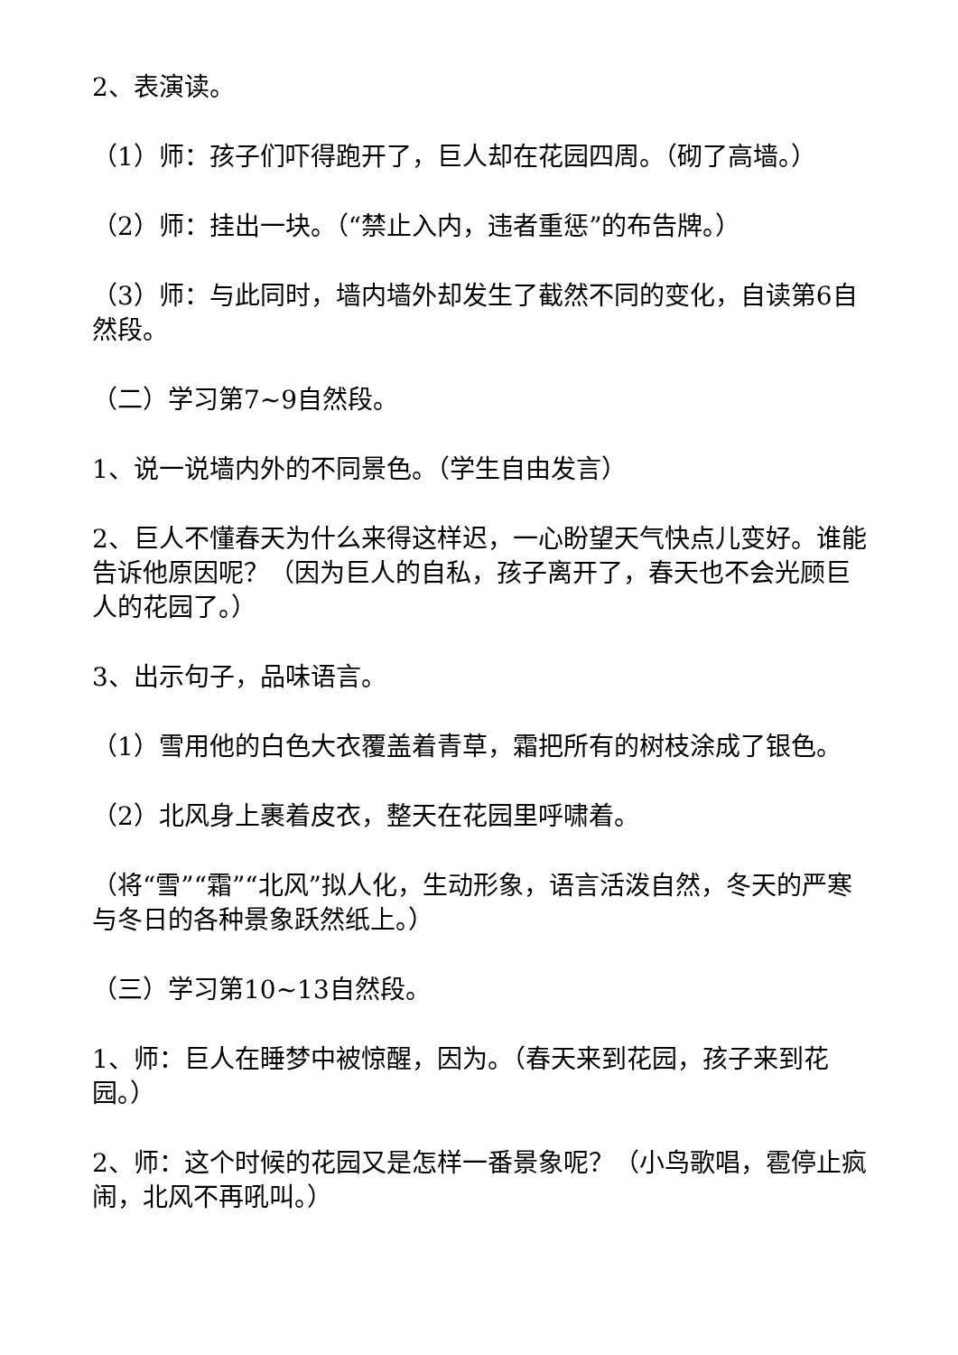2、表演读。
（1）师：孩子们吓得跑开了，巨人却在花园四周。（砌了高墙。）
（2）师：挂出一块。（“禁止入内，违者重惩”的布告牌。）
（3）师：与此同时，墙内墙外却发生了截然不同的变化，自读第6自然段。
（二）学习第7~9自然段。
1、说一说墙内外的不同景色。（学生自由发言）
2、巨人不懂春天为什么来得这样迟，一心盼望天气快点儿变好。谁能告诉他原因呢？（因为巨人的自私，孩子离开了，春天也不会光顾巨人的花园了。）
3、出示句子，品味语言。
（1）雪用他的白色大衣覆盖着青草，霜把所有的树枝涂成了银色。
（2）北风身上裹着皮衣，整天在花园里呼啸着。
（将“雪”“霜”“北风”拟人化，生动形象，语言活泼自然，冬天的严寒与冬日的各种景象跃然纸上。）
（三）学习第10~13自然段。
1、师：巨人在睡梦中被惊醒，因为。（春天来到花园，孩子来到花园。）
2、师：这个时候的花园又是怎样一番景象呢？（小鸟歌唱，雹停止疯闹，北风不再吼叫。）